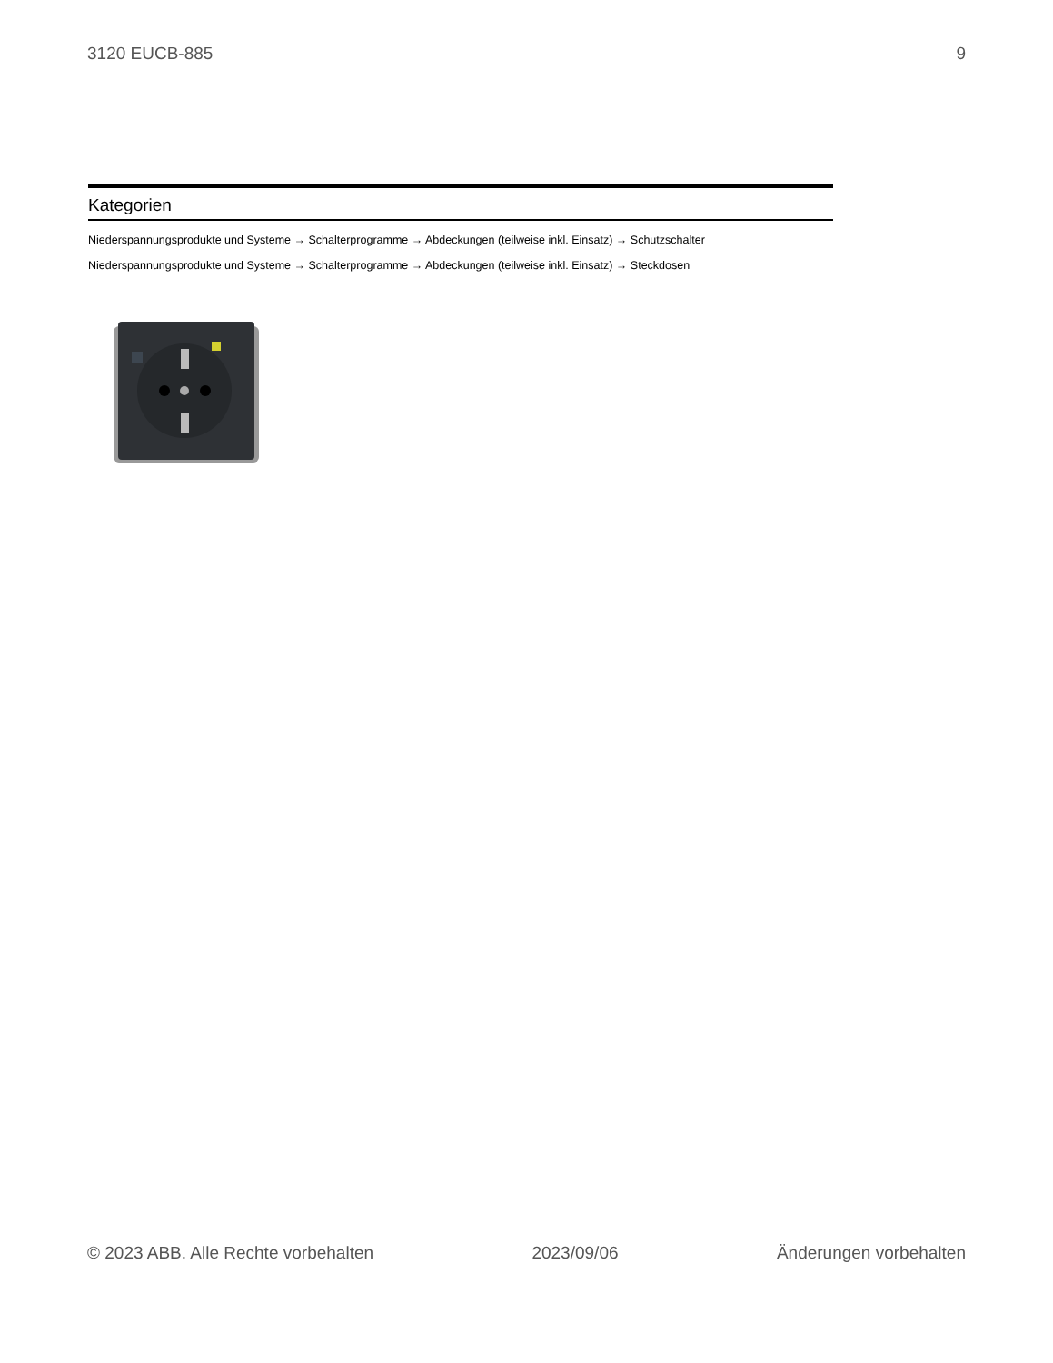3120 EUCB-885 9
Kategorien
Niederspannungsprodukte und Systeme → Schalterprogramme → Abdeckungen (teilweise inkl. Einsatz) → Schutzschalter
Niederspannungsprodukte und Systeme → Schalterprogramme → Abdeckungen (teilweise inkl. Einsatz) → Steckdosen
© 2023 ABB. Alle Rechte vorbehalten 2023/09/06 Änderungen vorbehalten